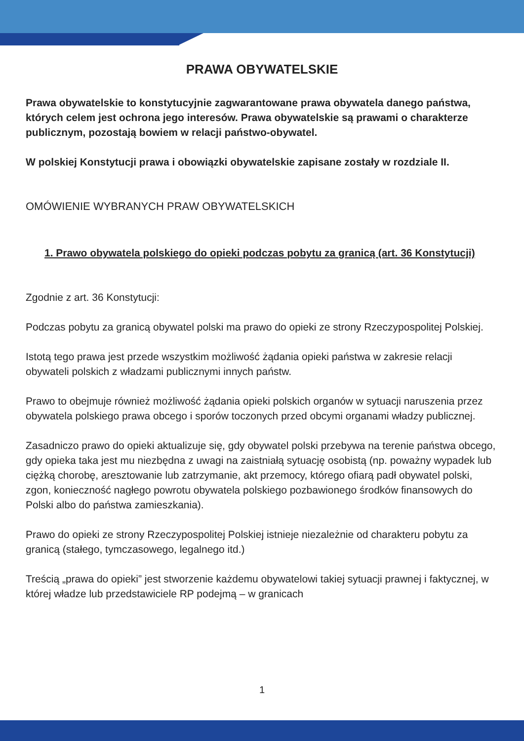PRAWA OBYWATELSKIE
Prawa obywatelskie to konstytucyjnie zagwarantowane prawa obywatela danego państwa, których celem jest ochrona jego interesów. Prawa obywatelskie są prawami o charakterze publicznym, pozostają bowiem w relacji państwo-obywatel.
W polskiej Konstytucji prawa i obowiązki obywatelskie zapisane zostały w rozdziale II.
OMÓWIENIE WYBRANYCH PRAW OBYWATELSKICH
1. Prawo obywatela polskiego do opieki podczas pobytu za granicą (art. 36 Konstytucji)
Zgodnie z art. 36 Konstytucji:
Podczas pobytu za granicą obywatel polski ma prawo do opieki ze strony Rzeczypospolitej Polskiej.
Istotą tego prawa jest przede wszystkim możliwość żądania opieki państwa w zakresie relacji obywateli polskich z władzami publicznymi innych państw.
Prawo to obejmuje również możliwość żądania opieki polskich organów w sytuacji naruszenia przez obywatela polskiego prawa obcego i sporów toczonych przed obcymi organami władzy publicznej.
Zasadniczo prawo do opieki aktualizuje się, gdy obywatel polski przebywa na terenie państwa obcego, gdy opieka taka jest mu niezbędna z uwagi na zaistniałą sytuację osobistą (np. poważny wypadek lub ciężką chorobę, aresztowanie lub zatrzymanie, akt przemocy, którego ofiarą padł obywatel polski, zgon, konieczność nagłego powrotu obywatela polskiego pozbawionego środków finansowych do Polski albo do państwa zamieszkania).
Prawo do opieki ze strony Rzeczypospolitej Polskiej istnieje niezależnie od charakteru pobytu za granicą (stałego, tymczasowego, legalnego itd.)
Treścią „prawa do opieki” jest stworzenie każdemu obywatelowi takiej sytuacji prawnej i faktycznej, w której władze lub przedstawiciele RP podejmą – w granicach
1